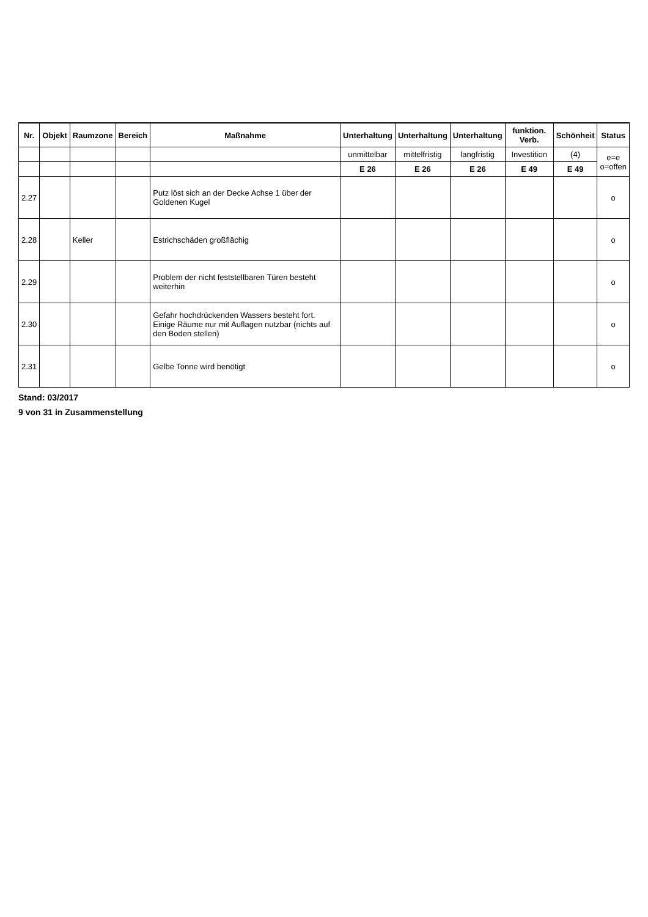| Nr. | Objekt | Raumzone | Bereich | Maßnahme | Unterhaltung | Unterhaltung | Unterhaltung | funktion. Verb. | Schönheit | Status |
| --- | --- | --- | --- | --- | --- | --- | --- | --- | --- | --- |
| | | | | | unmittelbar | mittelfristig | langfristig | Investition | (4) | e=e o=offen |
| | | | | | E 26 | E 26 | E 26 | E 49 | E 49 | |
| 2.27 | | | | Putz löst sich an der Decke Achse 1 über der Goldenen Kugel | | | | | | o |
| 2.28 | | Keller | | Estrichschäden großflächig | | | | | | o |
| 2.29 | | | | Problem der nicht feststellbaren Türen besteht weiterhin | | | | | | o |
| 2.30 | | | | Gefahr hochdrückenden Wassers besteht fort. Einige Räume nur mit Auflagen nutzbar (nichts auf den Boden stellen) | | | | | | o |
| 2.31 | | | | Gelbe Tonne wird benötigt | | | | | | o |
Stand: 03/2017
9 von 31 in Zusammenstellung